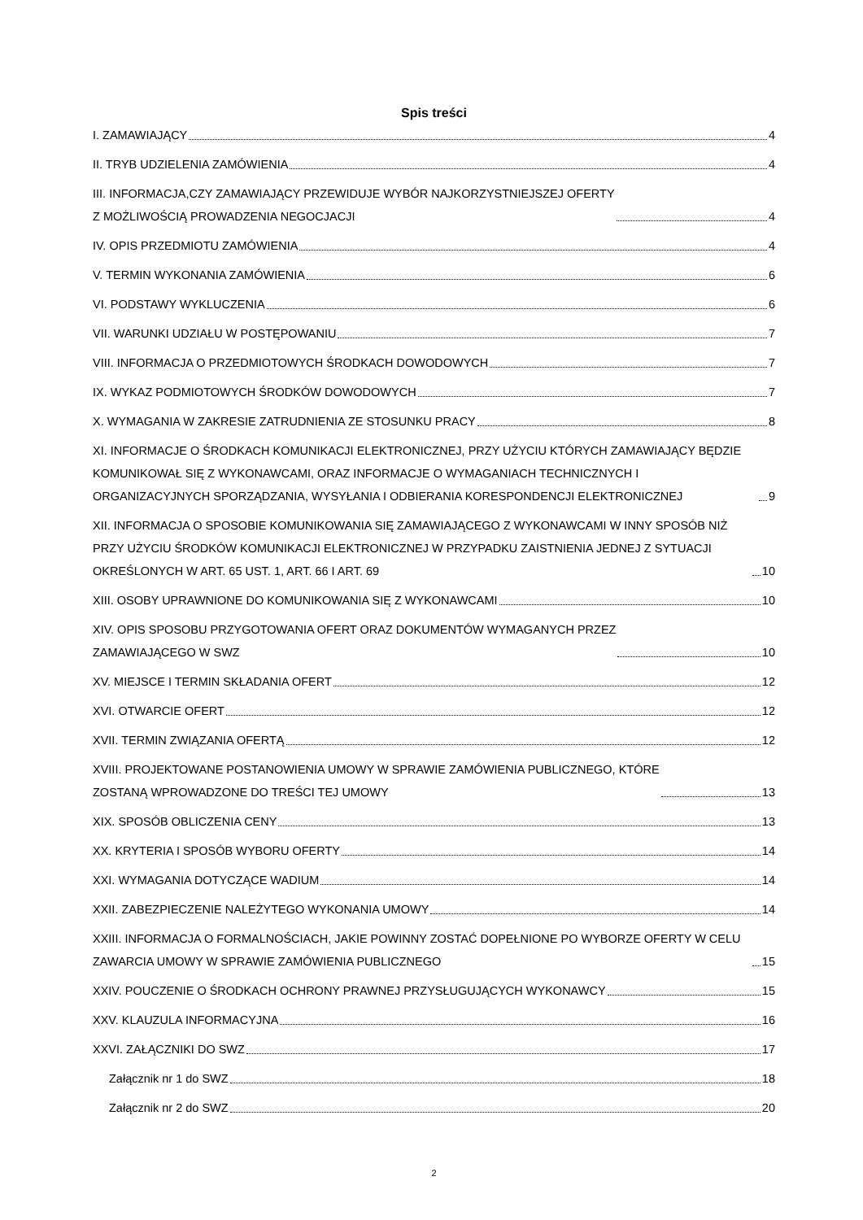Spis treści
I. ZAMAWIAJĄCY 4
II. TRYB UDZIELENIA ZAMÓWIENIA 4
III. INFORMACJA,CZY ZAMAWIAJĄCY PRZEWIDUJE WYBÓR NAJKORZYSTNIEJSZEJ OFERTY
Z MOŻLIWOŚCIĄ PROWADZENIA NEGOCJACJI 4
IV. OPIS PRZEDMIOTU ZAMÓWIENIA 4
V. TERMIN WYKONANIA ZAMÓWIENIA 6
VI. PODSTAWY WYKLUCZENIA 6
VII. WARUNKI UDZIAŁU W POSTĘPOWANIU 7
VIII. INFORMACJA O PRZEDMIOTOWYCH ŚRODKACH DOWODOWYCH 7
IX. WYKAZ PODMIOTOWYCH ŚRODKÓW DOWODOWYCH 7
X. WYMAGANIA W ZAKRESIE ZATRUDNIENIA ZE STOSUNKU PRACY 8
XI. INFORMACJE O ŚRODKACH KOMUNIKACJI ELEKTRONICZNEJ, PRZY UŻYCIU KTÓRYCH ZAMAWIAJĄCY BĘDZIE KOMUNIKOWAŁ SIĘ Z WYKONAWCAMI, ORAZ INFORMACJE O WYMAGANIACH TECHNICZNYCH I ORGANIZACYJNYCH SPORZĄDZANIA, WYSYŁANIA I ODBIERANIA KORESPONDENCJI ELEKTRONICZNEJ 9
XII. INFORMACJA O SPOSOBIE KOMUNIKOWANIA SIĘ ZAMAWIAJĄCEGO Z WYKONAWCAMI W INNY SPOSÓB NIŻ PRZY UŻYCIU ŚRODKÓW KOMUNIKACJI ELEKTRONICZNEJ W PRZYPADKU ZAISTNIENIA JEDNEJ Z SYTUACJI OKREŚLONYCH W ART. 65 UST. 1, ART. 66 I ART. 69 10
XIII. OSOBY UPRAWNIONE DO KOMUNIKOWANIA SIĘ Z WYKONAWCAMI 10
XIV. OPIS SPOSOBU PRZYGOTOWANIA OFERT ORAZ DOKUMENTÓW WYMAGANYCH PRZEZ
ZAMAWIAJĄCEGO W SWZ 10
XV. MIEJSCE I TERMIN SKŁADANIA OFERT 12
XVI. OTWARCIE OFERT 12
XVII. TERMIN ZWIĄZANIA OFERTĄ 12
XVIII. PROJEKTOWANE POSTANOWIENIA UMOWY W SPRAWIE ZAMÓWIENIA PUBLICZNEGO, KTÓRE
ZOSTANĄ WPROWADZONE DO TREŚCI TEJ UMOWY 13
XIX. SPOSÓB OBLICZENIA CENY 13
XX. KRYTERIA I SPOSÓB WYBORU OFERTY 14
XXI. WYMAGANIA DOTYCZĄCE WADIUM 14
XXII. ZABEZPIECZENIE NALEŻYTEGO WYKONANIA UMOWY 14
XXIII. INFORMACJA O FORMALNOŚCIACH, JAKIE POWINNY ZOSTAĆ DOPEŁNIONE PO WYBORZE OFERTY W CELU ZAWARCIA UMOWY W SPRAWIE ZAMÓWIENIA PUBLICZNEGO 15
XXIV. POUCZENIE O ŚRODKACH OCHRONY PRAWNEJ PRZYSŁUGUJĄCYCH WYKONAWCY 15
XXV. KLAUZULA INFORMACYJNA 16
XXVI. ZAŁĄCZNIKI DO SWZ 17
Załącznik nr 1 do SWZ 18
Załącznik nr 2 do SWZ 20
2